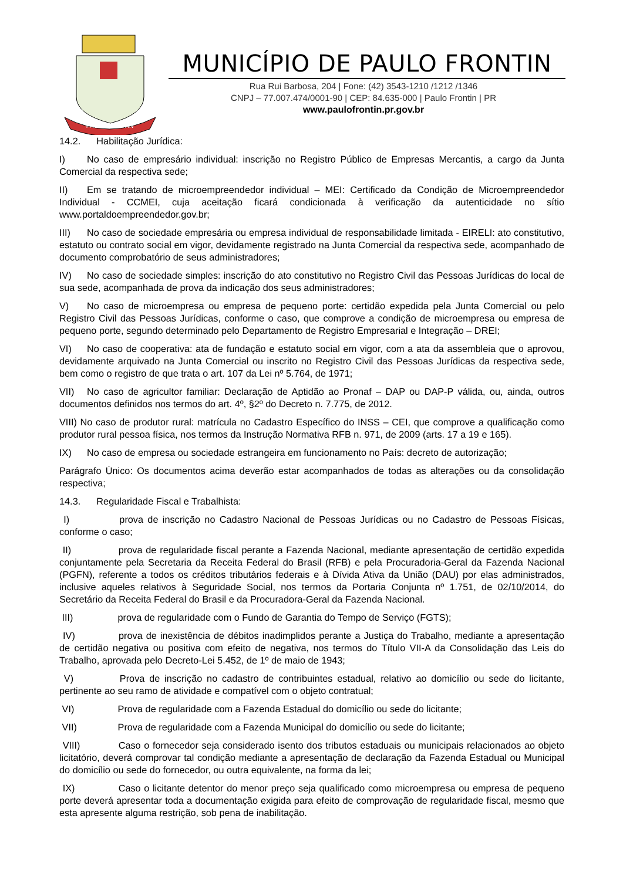PAULO FRONTIN
MUNICÍPIO DE PAULO FRONTIN
Rua Rui Barbosa, 204 | Fone: (42) 3543-1210 /1212 /1346
CNPJ – 77.007.474/0001-90 | CEP: 84.635-000 | Paulo Frontin | PR
www.paulofrontin.pr.gov.br
14.2. Habilitação Jurídica:
I) No caso de empresário individual: inscrição no Registro Público de Empresas Mercantis, a cargo da Junta Comercial da respectiva sede;
II) Em se tratando de microempreendedor individual – MEI: Certificado da Condição de Microempreendedor Individual - CCMEI, cuja aceitação ficará condicionada à verificação da autenticidade no sítio www.portaldoempreendedor.gov.br;
III) No caso de sociedade empresária ou empresa individual de responsabilidade limitada - EIRELI: ato constitutivo, estatuto ou contrato social em vigor, devidamente registrado na Junta Comercial da respectiva sede, acompanhado de documento comprobatório de seus administradores;
IV) No caso de sociedade simples: inscrição do ato constitutivo no Registro Civil das Pessoas Jurídicas do local de sua sede, acompanhada de prova da indicação dos seus administradores;
V) No caso de microempresa ou empresa de pequeno porte: certidão expedida pela Junta Comercial ou pelo Registro Civil das Pessoas Jurídicas, conforme o caso, que comprove a condição de microempresa ou empresa de pequeno porte, segundo determinado pelo Departamento de Registro Empresarial e Integração – DREI;
VI) No caso de cooperativa: ata de fundação e estatuto social em vigor, com a ata da assembleia que o aprovou, devidamente arquivado na Junta Comercial ou inscrito no Registro Civil das Pessoas Jurídicas da respectiva sede, bem como o registro de que trata o art. 107 da Lei nº 5.764, de 1971;
VII) No caso de agricultor familiar: Declaração de Aptidão ao Pronaf – DAP ou DAP-P válida, ou, ainda, outros documentos definidos nos termos do art. 4º, §2º do Decreto n. 7.775, de 2012.
VIII) No caso de produtor rural: matrícula no Cadastro Específico do INSS – CEI, que comprove a qualificação como produtor rural pessoa física, nos termos da Instrução Normativa RFB n. 971, de 2009 (arts. 17 a 19 e 165).
IX) No caso de empresa ou sociedade estrangeira em funcionamento no País: decreto de autorização;
Parágrafo Único: Os documentos acima deverão estar acompanhados de todas as alterações ou da consolidação respectiva;
14.3. Regularidade Fiscal e Trabalhista:
I) prova de inscrição no Cadastro Nacional de Pessoas Jurídicas ou no Cadastro de Pessoas Físicas, conforme o caso;
II) prova de regularidade fiscal perante a Fazenda Nacional, mediante apresentação de certidão expedida conjuntamente pela Secretaria da Receita Federal do Brasil (RFB) e pela Procuradoria-Geral da Fazenda Nacional (PGFN), referente a todos os créditos tributários federais e à Dívida Ativa da União (DAU) por elas administrados, inclusive aqueles relativos à Seguridade Social, nos termos da Portaria Conjunta nº 1.751, de 02/10/2014, do Secretário da Receita Federal do Brasil e da Procuradora-Geral da Fazenda Nacional.
III) prova de regularidade com o Fundo de Garantia do Tempo de Serviço (FGTS);
IV) prova de inexistência de débitos inadimplidos perante a Justiça do Trabalho, mediante a apresentação de certidão negativa ou positiva com efeito de negativa, nos termos do Título VII-A da Consolidação das Leis do Trabalho, aprovada pelo Decreto-Lei 5.452, de 1º de maio de 1943;
V) Prova de inscrição no cadastro de contribuintes estadual, relativo ao domicílio ou sede do licitante, pertinente ao seu ramo de atividade e compatível com o objeto contratual;
VI) Prova de regularidade com a Fazenda Estadual do domicílio ou sede do licitante;
VII) Prova de regularidade com a Fazenda Municipal do domicílio ou sede do licitante;
VIII) Caso o fornecedor seja considerado isento dos tributos estaduais ou municipais relacionados ao objeto licitatório, deverá comprovar tal condição mediante a apresentação de declaração da Fazenda Estadual ou Municipal do domicílio ou sede do fornecedor, ou outra equivalente, na forma da lei;
IX) Caso o licitante detentor do menor preço seja qualificado como microempresa ou empresa de pequeno porte deverá apresentar toda a documentação exigida para efeito de comprovação de regularidade fiscal, mesmo que esta apresente alguma restrição, sob pena de inabilitação.